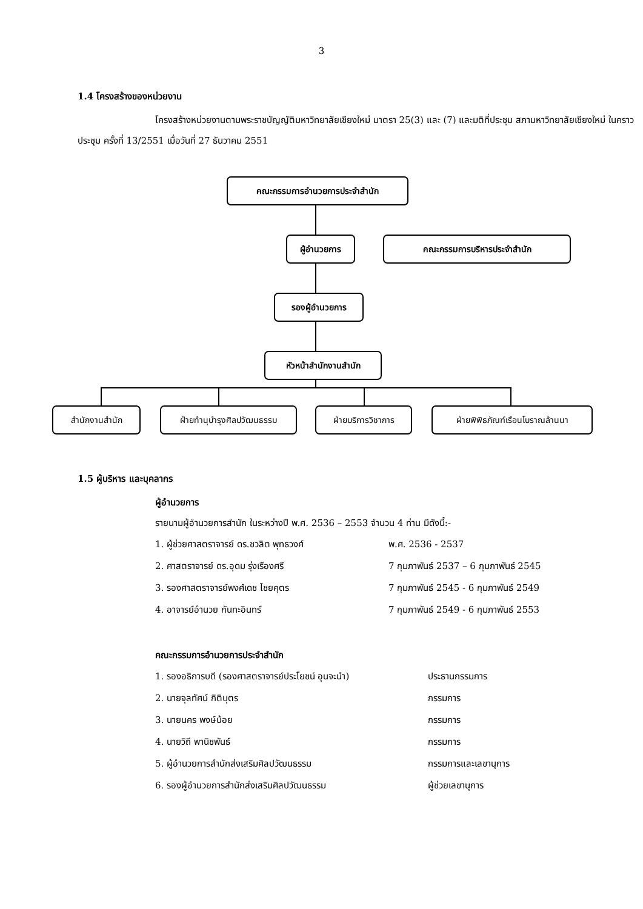3
1.4 โครงสร้างของหน่วยงาน
โครงสร้างหน่วยงานตามพระราชบัญญัติมหาวิทยาลัยเชียงใหม่ มาตรา 25(3) และ (7) และมติที่ประชุม สภามหาวิทยาลัยเชียงใหม่ ในคราวประชุม ครั้งที่ 13/2551 เมื่อวันที่ 27 ธันวาคม 2551
คณะกรรมการอำนวยการประจำสำนัก
ผู้อำนวยการ คณะกรรมการบริหารประจำสำนัก
รองผู้อำนวยการ
หัวหน้าสำนักงานสำนัก
สำนักงานสำนัก ฝ่ายทำนุบำรุงศิลปวัฒนธรรม ฝ่ายบริการวิชาการ ฝ่ายพิพิธภัณฑ์เรือนโบราณล้านนา
1.5 ผู้บริหาร และบุคลากร
ผู้อำนวยการ
รายนามผู้อำนวยการสำนัก ในระหว่างปี พ.ศ. 2536 – 2553 จำนวน 4 ท่าน มีดังนี้:-
1. ผู้ช่วยศาสตราจารย์ ดร.ชวลิต พุทธวงศ์ พ.ศ. 2536 - 2537
2. ศาสตราจารย์ ดร.อุดม รุ่งเรืองศรี 7 กุมภาพันธ์ 2537 – 6 กุมภาพันธ์ 2545
3. รองศาสตราจารย์พงศ์เดช ไชยคุตร 7 กุมภาพันธ์ 2545 - 6 กุมภาพันธ์ 2549
4. อาจารย์อำนวย กันทะอินทร์ 7 กุมภาพันธ์ 2549 - 6 กุมภาพันธ์ 2553
คณะกรรมการอำนวยการประจำสำนัก
1. รองอธิการบดี (รองศาสตราจารย์ประโยชน์ อุนจะนำ) ประธานกรรมการ
2. นายจุลทัศน์ กิติบุตร กรรมการ
3. นายนคร พงษ์น้อย กรรมการ
4. นายวิถี พานิชพันธ์ กรรมการ
5. ผู้อำนวยการสำนักส่งเสริมศิลปวัฒนธรรม กรรมการและเลขานุการ
6. รองผู้อำนวยการสำนักส่งเสริมศิลปวัฒนธรรม ผู้ช่วยเลขานุการ